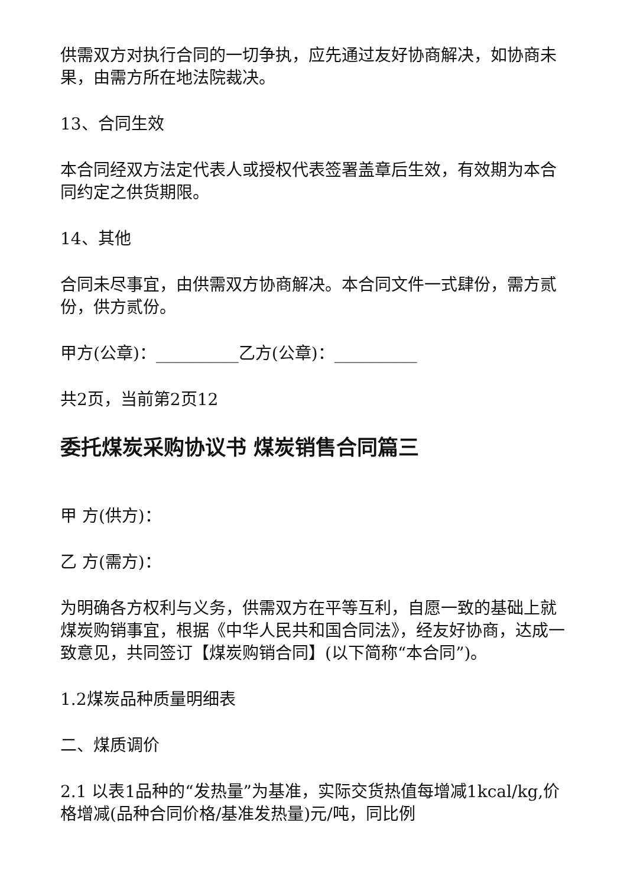供需双方对执行合同的一切争执，应先通过友好协商解决，如协商未果，由需方所在地法院裁决。
13、合同生效
本合同经双方法定代表人或授权代表签署盖章后生效，有效期为本合同约定之供货期限。
14、其他
合同未尽事宜，由供需双方协商解决。本合同文件一式肆份，需方贰份，供方贰份。
甲方(公章)：__________乙方(公章)：__________
共2页，当前第2页12
委托煤炭采购协议书 煤炭销售合同篇三
甲 方(供方)：
乙 方(需方)：
为明确各方权利与义务，供需双方在平等互利，自愿一致的基础上就煤炭购销事宜，根据《中华人民共和国合同法》，经友好协商，达成一致意见，共同签订【煤炭购销合同】(以下简称“本合同”)。
1.2煤炭品种质量明细表
二、煤质调价
2.1 以表1品种的“发热量”为基准，实际交货热值每增减1kcal/kg,价格增减(品种合同价格/基准发热量)元/吨，同比例